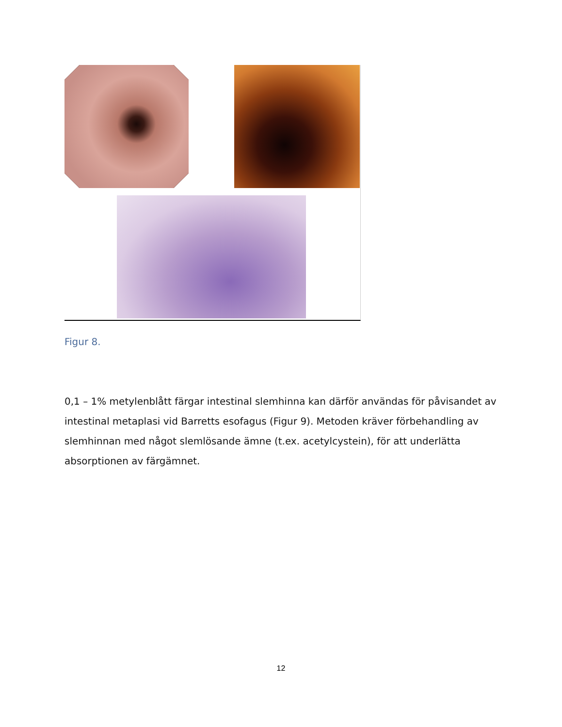Figur 8.
0,1 – 1% metylenblått färgar intestinal slemhinna kan därför användas för påvisandet av intestinal metaplasi vid Barretts esofagus (Figur 9). Metoden kräver förbehandling av slemhinnan med något slemlösande ämne (t.ex. acetylcystein), för att underlätta absorptionen av färgämnet.
12